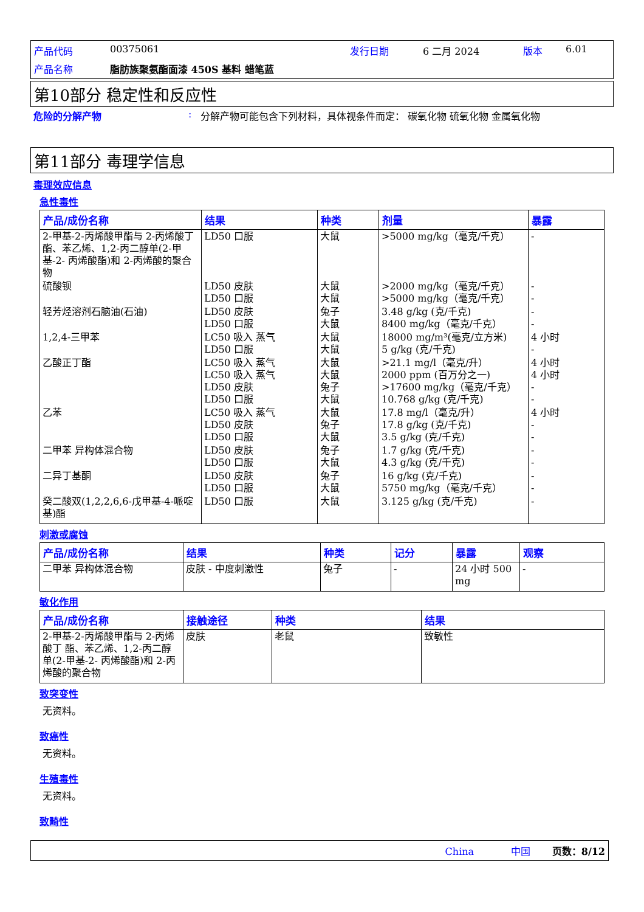产品代码 00375061 发行日期 6 二月 2024 版本 6.01 产品名称 脂肪族聚氨酯面漆 450S 基料 蜡笔蓝
第10部分 稳定性和反应性
危险的分解产物: 分解产物可能包含下列材料，具体视条件而定： 碳氧化物 硫氧化物 金属氧化物
第11部分 毒理学信息
毒理效应信息
急性毒性
| 产品/成份名称 | 结果 | 种类 | 剂量 | 暴露 |
| --- | --- | --- | --- | --- |
| 2-甲基-2-丙烯酸甲酯与 2-丙烯酸丁 酯、苯乙烯、1,2-丙二醇单(2-甲基-2- 丙烯酸酯)和 2-丙烯酸的聚合物 | LD50 口服 | 大鼠 | >5000 mg/kg（毫克/千克） | - |
| 硫酸钡 | LD50 皮肤 LD50 口服 | 大鼠 大鼠 | >2000 mg/kg（毫克/千克） >5000 mg/kg（毫克/千克） | - - |
| 轻芳烃溶剂石脑油(石油) | LD50 皮肤 LD50 口服 | 兔子 大鼠 | 3.48 g/kg (克/千克) 8400 mg/kg（毫克/千克） | - - |
| 1,2,4-三甲苯 | LC50 吸入 蒸气 LD50 口服 | 大鼠 大鼠 | 18000 mg/m³(毫克/立方米) 5 g/kg (克/千克) | 4 小时 - |
| 乙酸正丁酯 | LC50 吸入 蒸气 LC50 吸入 蒸气 LD50 皮肤 LD50 口服 | 大鼠 大鼠 兔子 大鼠 | >21.1 mg/l（毫克/升） 2000 ppm (百万分之一) >17600 mg/kg（毫克/千克） 10.768 g/kg (克/千克) | 4 小时 4 小时 - - |
| 乙苯 | LC50 吸入 蒸气 LD50 皮肤 LD50 口服 | 大鼠 兔子 大鼠 | 17.8 mg/l（毫克/升） 17.8 g/kg (克/千克) 3.5 g/kg (克/千克) | 4 小时 - - |
| 二甲苯 异构体混合物 | LD50 皮肤 LD50 口服 | 兔子 大鼠 | 1.7 g/kg (克/千克) 4.3 g/kg (克/千克) | - - |
| 二异丁基酮 | LD50 皮肤 LD50 口服 | 兔子 大鼠 | 16 g/kg (克/千克) 5750 mg/kg（毫克/千克） | - - |
| 癸二酸双(1,2,2,6,6-戊甲基-4-哌啶 基)酯 | LD50 口服 | 大鼠 | 3.125 g/kg (克/千克) | - |
刺激或腐蚀
| 产品/成份名称 | 结果 | 种类 | 记分 | 暴露 | 观察 |
| --- | --- | --- | --- | --- | --- |
| 二甲苯 异构体混合物 | 皮肤 - 中度刺激性 | 兔子 | - | 24 小时 500 mg | - |
敏化作用
| 产品/成份名称 | 接触途径 | 种类 | 结果 |
| --- | --- | --- | --- |
| 2-甲基-2-丙烯酸甲酯与 2-丙烯酸丁 酯、苯乙烯、1,2-丙二醇单(2-甲基-2- 丙烯酸酯)和 2-丙烯酸的聚合物 | 皮肤 | 老鼠 | 致敏性 |
致突变性
无资料。
致癌性
无资料。
生殖毒性
无资料。
致畸性
China 中国 页数：8/12